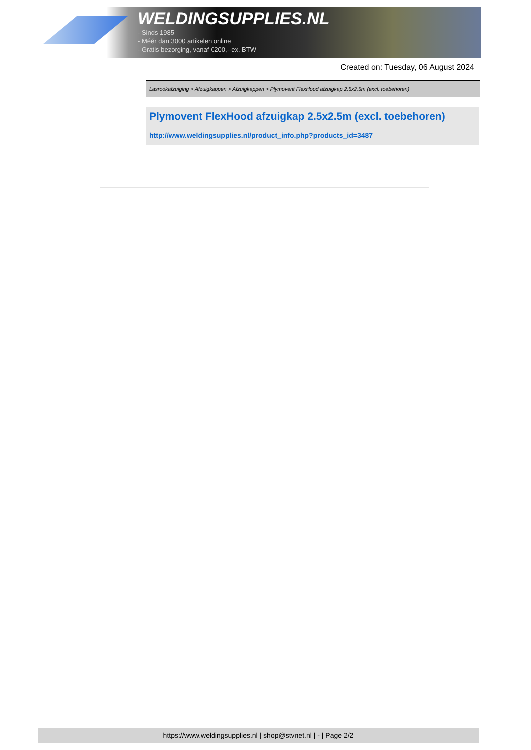WELDINGSUPPLIES.NL
- Sinds 1985
- Méér dan 3000 artikelen online
- Gratis bezorging, vanaf €200,--ex. BTW
Created on: Tuesday, 06 August 2024
Lasrookafzuiging > Afzuigkappen > Afzuigkappen > Plymovent FlexHood afzuigkap 2.5x2.5m (excl. toebehoren)
Plymovent FlexHood afzuigkap 2.5x2.5m (excl. toebehoren)
http://www.weldingsupplies.nl/product_info.php?products_id=3487
https://www.weldingsupplies.nl | shop@stvnet.nl | - | Page 2/2